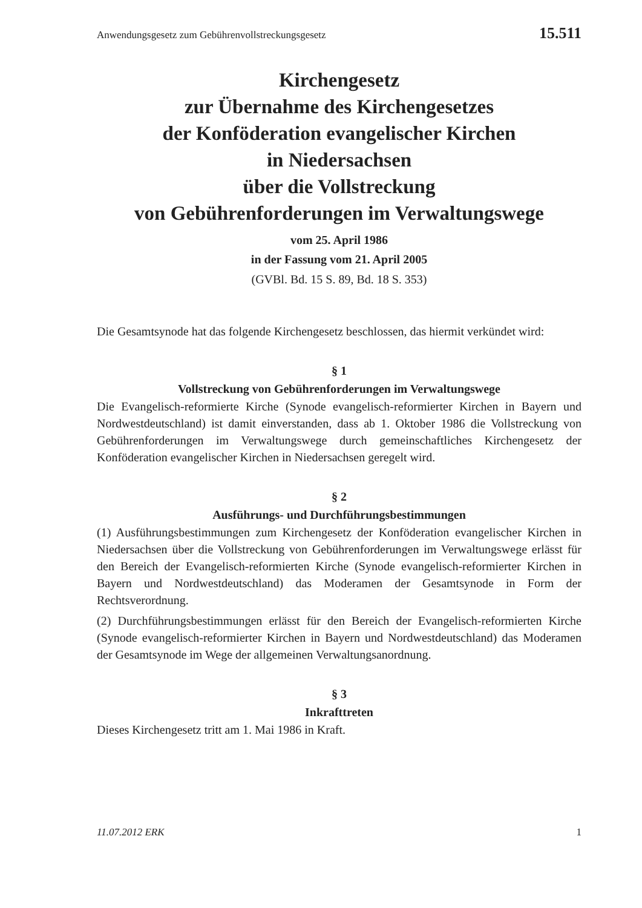Anwendungsgesetz zum Gebührenvollstreckungsgesetz 15.511
Kirchengesetz
zur Übernahme des Kirchengesetzes
der Konföderation evangelischer Kirchen
in Niedersachsen
über die Vollstreckung
von Gebührenforderungen im Verwaltungswege
vom 25. April 1986
in der Fassung vom 21. April 2005
(GVBl. Bd. 15 S. 89, Bd. 18 S. 353)
Die Gesamtsynode hat das folgende Kirchengesetz beschlossen, das hiermit verkündet wird:
§ 1
Vollstreckung von Gebührenforderungen im Verwaltungswege
Die Evangelisch-reformierte Kirche (Synode evangelisch-reformierter Kirchen in Bayern und Nordwestdeutschland) ist damit einverstanden, dass ab 1. Oktober 1986 die Vollstreckung von Gebührenforderungen im Verwaltungswege durch gemeinschaftliches Kirchengesetz der Konföderation evangelischer Kirchen in Niedersachsen geregelt wird.
§ 2
Ausführungs- und Durchführungsbestimmungen
(1) Ausführungsbestimmungen zum Kirchengesetz der Konföderation evangelischer Kirchen in Niedersachsen über die Vollstreckung von Gebührenforderungen im Verwaltungswege erlässt für den Bereich der Evangelisch-reformierten Kirche (Synode evangelisch-reformierter Kirchen in Bayern und Nordwestdeutschland) das Moderamen der Gesamtsynode in Form der Rechtsverordnung.
(2) Durchführungsbestimmungen erlässt für den Bereich der Evangelisch-reformierten Kirche (Synode evangelisch-reformierter Kirchen in Bayern und Nordwestdeutschland) das Moderamen der Gesamtsynode im Wege der allgemeinen Verwaltungsanordnung.
§ 3
Inkrafttreten
Dieses Kirchengesetz tritt am 1. Mai 1986 in Kraft.
11.07.2012 ERK 1